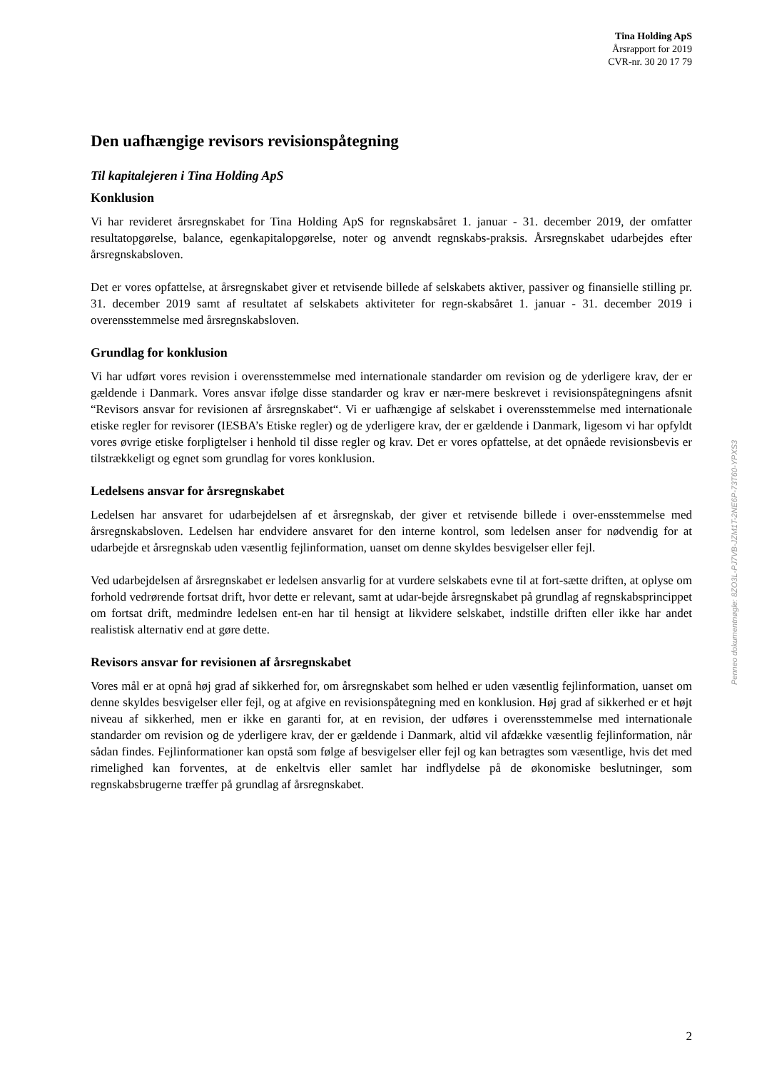Tina Holding ApS
Årsrapport for 2019
CVR-nr. 30 20 17 79
Den uafhængige revisors revisionspåtegning
Til kapitalejeren i Tina Holding ApS
Konklusion
Vi har revideret årsregnskabet for Tina Holding ApS for regnskabsåret 1. januar - 31. december 2019, der omfatter resultatopgørelse, balance, egenkapitalopgørelse, noter og anvendt regnskabs-praksis. Årsregnskabet udarbejdes efter årsregnskabsloven.
Det er vores opfattelse, at årsregnskabet giver et retvisende billede af selskabets aktiver, passiver og finansielle stilling pr. 31. december 2019 samt af resultatet af selskabets aktiviteter for regn-skabsåret 1. januar - 31. december 2019 i overensstemmelse med årsregnskabsloven.
Grundlag for konklusion
Vi har udført vores revision i overensstemmelse med internationale standarder om revision og de yderligere krav, der er gældende i Danmark. Vores ansvar ifølge disse standarder og krav er nær-mere beskrevet i revisionspåtegningens afsnit “Revisors ansvar for revisionen af årsregnskabet“. Vi er uafhængige af selskabet i overensstemmelse med internationale etiske regler for revisorer (IESBA’s Etiske regler) og de yderligere krav, der er gældende i Danmark, ligesom vi har opfyldt vores øvrige etiske forpligtelser i henhold til disse regler og krav. Det er vores opfattelse, at det opnåede revisionsbevis er tilstrækkeligt og egnet som grundlag for vores konklusion.
Ledelsens ansvar for årsregnskabet
Ledelsen har ansvaret for udarbejdelsen af et årsregnskab, der giver et retvisende billede i over-ensstemmelse med årsregnskabsloven. Ledelsen har endvidere ansvaret for den interne kontrol, som ledelsen anser for nødvendig for at udarbejde et årsregnskab uden væsentlig fejlinformation, uanset om denne skyldes besvigelser eller fejl.
Ved udarbejdelsen af årsregnskabet er ledelsen ansvarlig for at vurdere selskabets evne til at fort-sætte driften, at oplyse om forhold vedrørende fortsat drift, hvor dette er relevant, samt at udar-bejde årsregnskabet på grundlag af regnskabsprincippet om fortsat drift, medmindre ledelsen ent-en har til hensigt at likvidere selskabet, indstille driften eller ikke har andet realistisk alternativ end at gøre dette.
Revisors ansvar for revisionen af årsregnskabet
Vores mål er at opnå høj grad af sikkerhed for, om årsregnskabet som helhed er uden væsentlig fejlinformation, uanset om denne skyldes besvigelser eller fejl, og at afgive en revisionspåtegning med en konklusion. Høj grad af sikkerhed er et højt niveau af sikkerhed, men er ikke en garanti for, at en revision, der udføres i overensstemmelse med internationale standarder om revision og de yderligere krav, der er gældende i Danmark, altid vil afdække væsentlig fejlinformation, når sådan findes. Fejlinformationer kan opstå som følge af besvigelser eller fejl og kan betragtes som væsentlige, hvis det med rimelighed kan forventes, at de enkeltvis eller samlet har indflydelse på de økonomiske beslutninger, som regnskabsbrugerne træffer på grundlag af årsregnskabet.
Penneo dokumentnøgle: 8ZO3L-PJ7VB-JZM1T-2NE6P-73T60-YPXS3
2